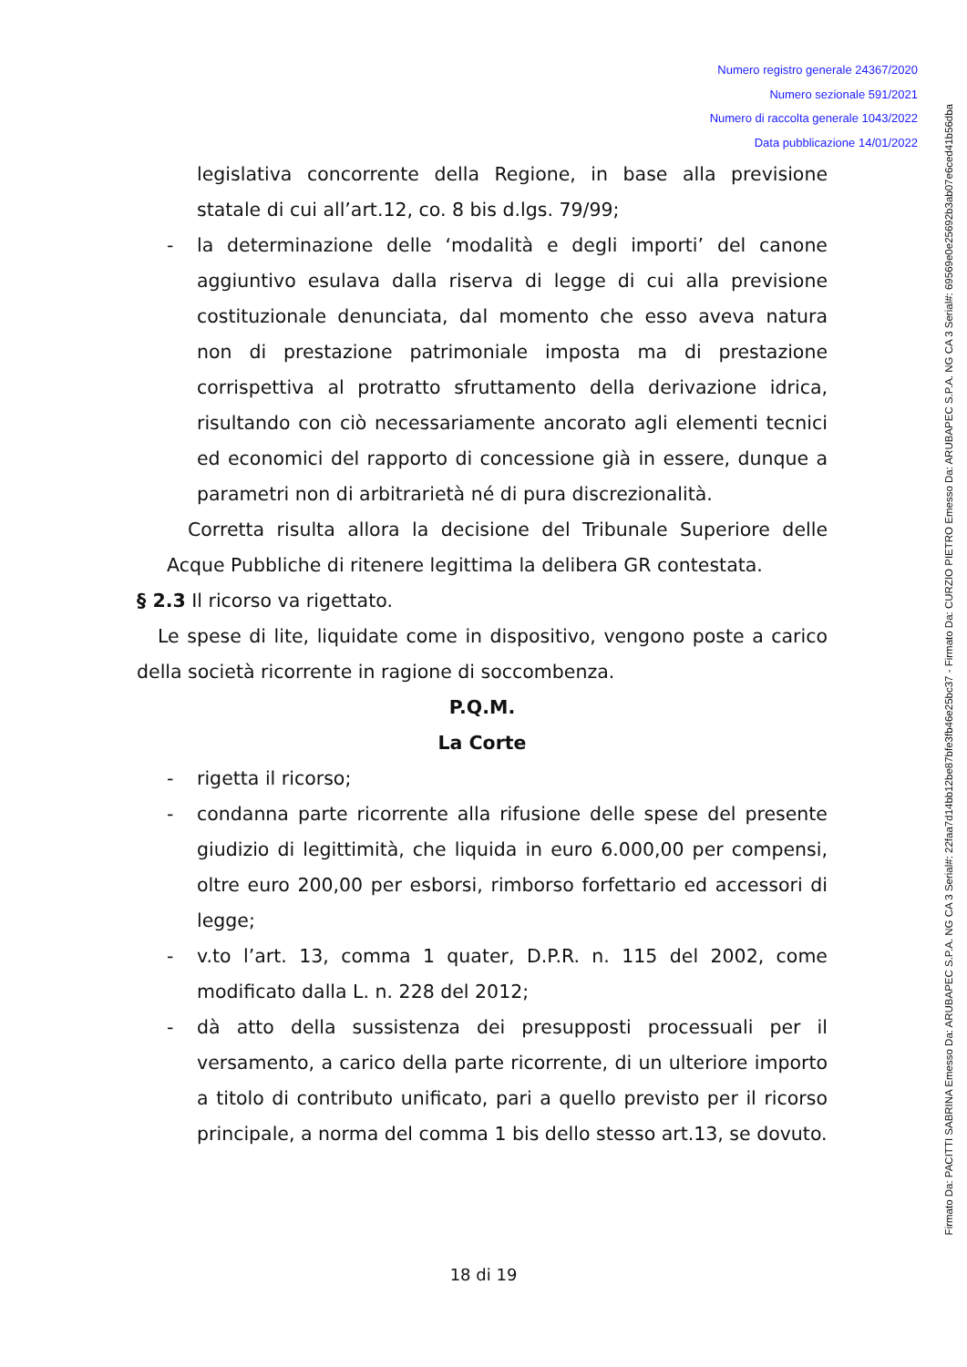Numero registro generale 24367/2020
Numero sezionale 591/2021
Numero di raccolta generale 1043/2022
Data pubblicazione 14/01/2022
Firmato Da: PACITTI SABRINA Emesso Da: ARUBAPEC S.P.A. NG CA 3 Serial#: 22faa7d14bb12be87bfe3fb46e25bc37 - Firmato Da: CURZIO PIETRO Emesso Da: ARUBAPEC S.P.A. NG CA 3 Serial#: 69569e0e25692b3ab07e6ced41b56dba
legislativa concorrente della Regione, in base alla previsione statale di cui all’art.12, co. 8 bis d.lgs. 79/99;
- la determinazione delle ‘modalità e degli importi’ del canone aggiuntivo esulava dalla riserva di legge di cui alla previsione costituzionale denunciata, dal momento che esso aveva natura non di prestazione patrimoniale imposta ma di prestazione corrispettiva al protratto sfruttamento della derivazione idrica, risultando con ciò necessariamente ancorato agli elementi tecnici ed economici del rapporto di concessione già in essere, dunque a parametri non di arbitrarietà né di pura discrezionalità.
Corretta risulta allora la decisione del Tribunale Superiore delle Acque Pubbliche di ritenere legittima la delibera GR contestata.
§ 2.3 Il ricorso va rigettato.
Le spese di lite, liquidate come in dispositivo, vengono poste a carico della società ricorrente in ragione di soccombenza.
P.Q.M.
La Corte
- rigetta il ricorso;
- condanna parte ricorrente alla rifusione delle spese del presente giudizio di legittimità, che liquida in euro 6.000,00 per compensi, oltre euro 200,00 per esborsi, rimborso forfettario ed accessori di legge;
- v.to l’art. 13, comma 1 quater, D.P.R. n. 115 del 2002, come modificato dalla L. n. 228 del 2012;
- dà atto della sussistenza dei presupposti processuali per il versamento, a carico della parte ricorrente, di un ulteriore importo a titolo di contributo unificato, pari a quello previsto per il ricorso principale, a norma del comma 1 bis dello stesso art.13, se dovuto.
18 di 19